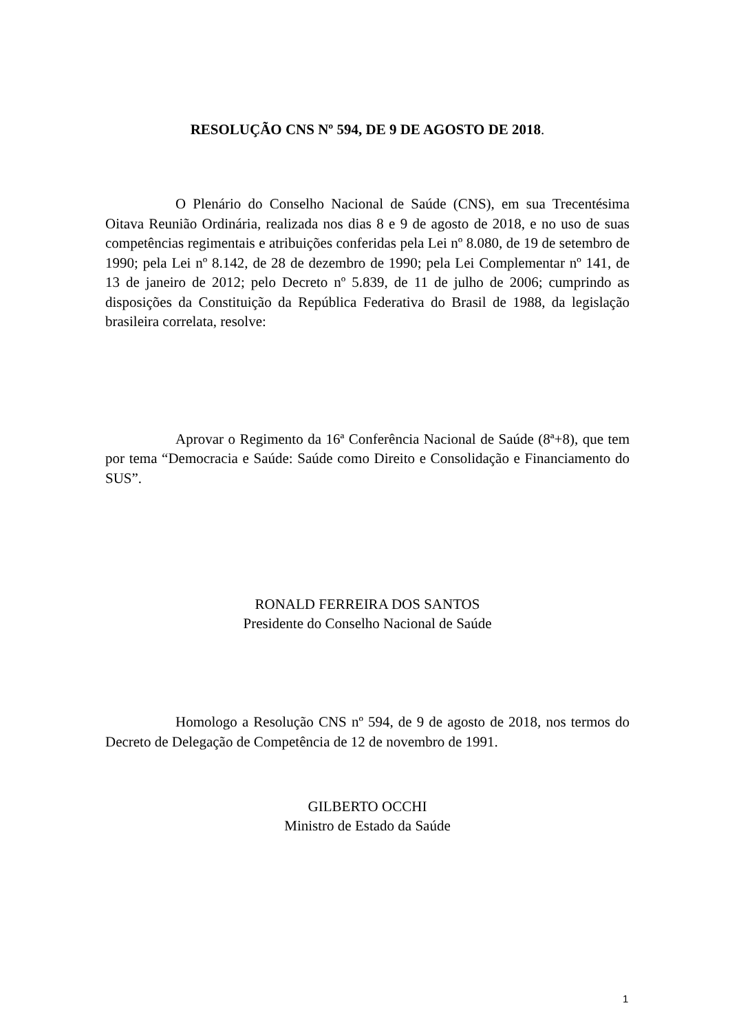RESOLUÇÃO CNS Nº 594, DE 9 DE AGOSTO DE 2018.
O Plenário do Conselho Nacional de Saúde (CNS), em sua Trecentésima Oitava Reunião Ordinária, realizada nos dias 8 e 9 de agosto de 2018, e no uso de suas competências regimentais e atribuições conferidas pela Lei nº 8.080, de 19 de setembro de 1990; pela Lei nº 8.142, de 28 de dezembro de 1990; pela Lei Complementar nº 141, de 13 de janeiro de 2012; pelo Decreto nº 5.839, de 11 de julho de 2006; cumprindo as disposições da Constituição da República Federativa do Brasil de 1988, da legislação brasileira correlata, resolve:
Aprovar o Regimento da 16ª Conferência Nacional de Saúde (8ª+8), que tem por tema “Democracia e Saúde: Saúde como Direito e Consolidação e Financiamento do SUS”.
RONALD FERREIRA DOS SANTOS
Presidente do Conselho Nacional de Saúde
Homologo a Resolução CNS nº 594, de 9 de agosto de 2018, nos termos do Decreto de Delegação de Competência de 12 de novembro de 1991.
GILBERTO OCCHI
Ministro de Estado da Saúde
1